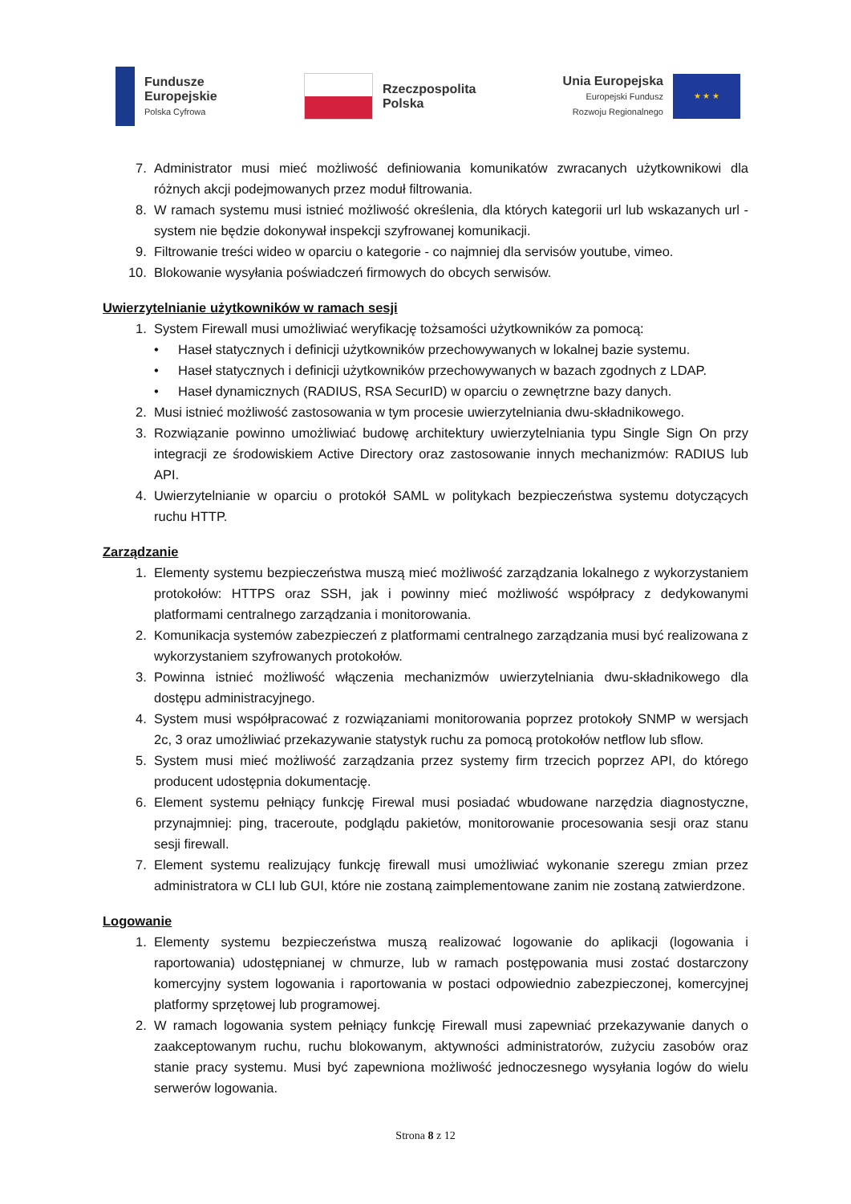Fundusze
Europejskie
Polska Cyfrowa
Rzeczpospolita
Polska
Unia Europejska
Europejski Fundusz
Rozwoju Regionalnego
★ ★ ★
7. Administrator musi mieć możliwość definiowania komunikatów zwracanych użytkownikowi dla różnych akcji podejmowanych przez moduł filtrowania.
8. W ramach systemu musi istnieć możliwość określenia, dla których kategorii url lub wskazanych url - system nie będzie dokonywał inspekcji szyfrowanej komunikacji.
9. Filtrowanie treści wideo w oparciu o kategorie - co najmniej dla servisów youtube, vimeo.
10. Blokowanie wysyłania poświadczeń firmowych do obcych serwisów.
Uwierzytelnianie użytkowników w ramach sesji
1. System Firewall musi umożliwiać weryfikację tożsamości użytkowników za pomocą:
• Haseł statycznych i definicji użytkowników przechowywanych w lokalnej bazie systemu.
• Haseł statycznych i definicji użytkowników przechowywanych w bazach zgodnych z LDAP.
• Haseł dynamicznych (RADIUS, RSA SecurID) w oparciu o zewnętrzne bazy danych.
2. Musi istnieć możliwość zastosowania w tym procesie uwierzytelniania dwu-składnikowego.
3. Rozwiązanie powinno umożliwiać budowę architektury uwierzytelniania typu Single Sign On przy integracji ze środowiskiem Active Directory oraz zastosowanie innych mechanizmów: RADIUS lub API.
4. Uwierzytelnianie w oparciu o protokół SAML w politykach bezpieczeństwa systemu dotyczących ruchu HTTP.
Zarządzanie
1. Elementy systemu bezpieczeństwa muszą mieć możliwość zarządzania lokalnego z wykorzystaniem protokołów: HTTPS oraz SSH, jak i powinny mieć możliwość współpracy z dedykowanymi platformami centralnego zarządzania i monitorowania.
2. Komunikacja systemów zabezpieczeń z platformami centralnego zarządzania musi być realizowana z wykorzystaniem szyfrowanych protokołów.
3. Powinna istnieć możliwość włączenia mechanizmów uwierzytelniania dwu-składnikowego dla dostępu administracyjnego.
4. System musi współpracować z rozwiązaniami monitorowania poprzez protokoły SNMP w wersjach 2c, 3 oraz umożliwiać przekazywanie statystyk ruchu za pomocą protokołów netflow lub sflow.
5. System musi mieć możliwość zarządzania przez systemy firm trzecich poprzez API, do którego producent udostępnia dokumentację.
6. Element systemu pełniący funkcję Firewal musi posiadać wbudowane narzędzia diagnostyczne, przynajmniej: ping, traceroute, podglądu pakietów, monitorowanie procesowania sesji oraz stanu sesji firewall.
7. Element systemu realizujący funkcję firewall musi umożliwiać wykonanie szeregu zmian przez administratora w CLI lub GUI, które nie zostaną zaimplementowane zanim nie zostaną zatwierdzone.
Logowanie
1. Elementy systemu bezpieczeństwa muszą realizować logowanie do aplikacji (logowania i raportowania) udostępnianej w chmurze, lub w ramach postępowania musi zostać dostarczony komercyjny system logowania i raportowania w postaci odpowiednio zabezpieczonej, komercyjnej platformy sprzętowej lub programowej.
2. W ramach logowania system pełniący funkcję Firewall musi zapewniać przekazywanie danych o zaakceptowanym ruchu, ruchu blokowanym, aktywności administratorów, zużyciu zasobów oraz stanie pracy systemu. Musi być zapewniona możliwość jednoczesnego wysyłania logów do wielu serwerów logowania.
Strona 8 z 12